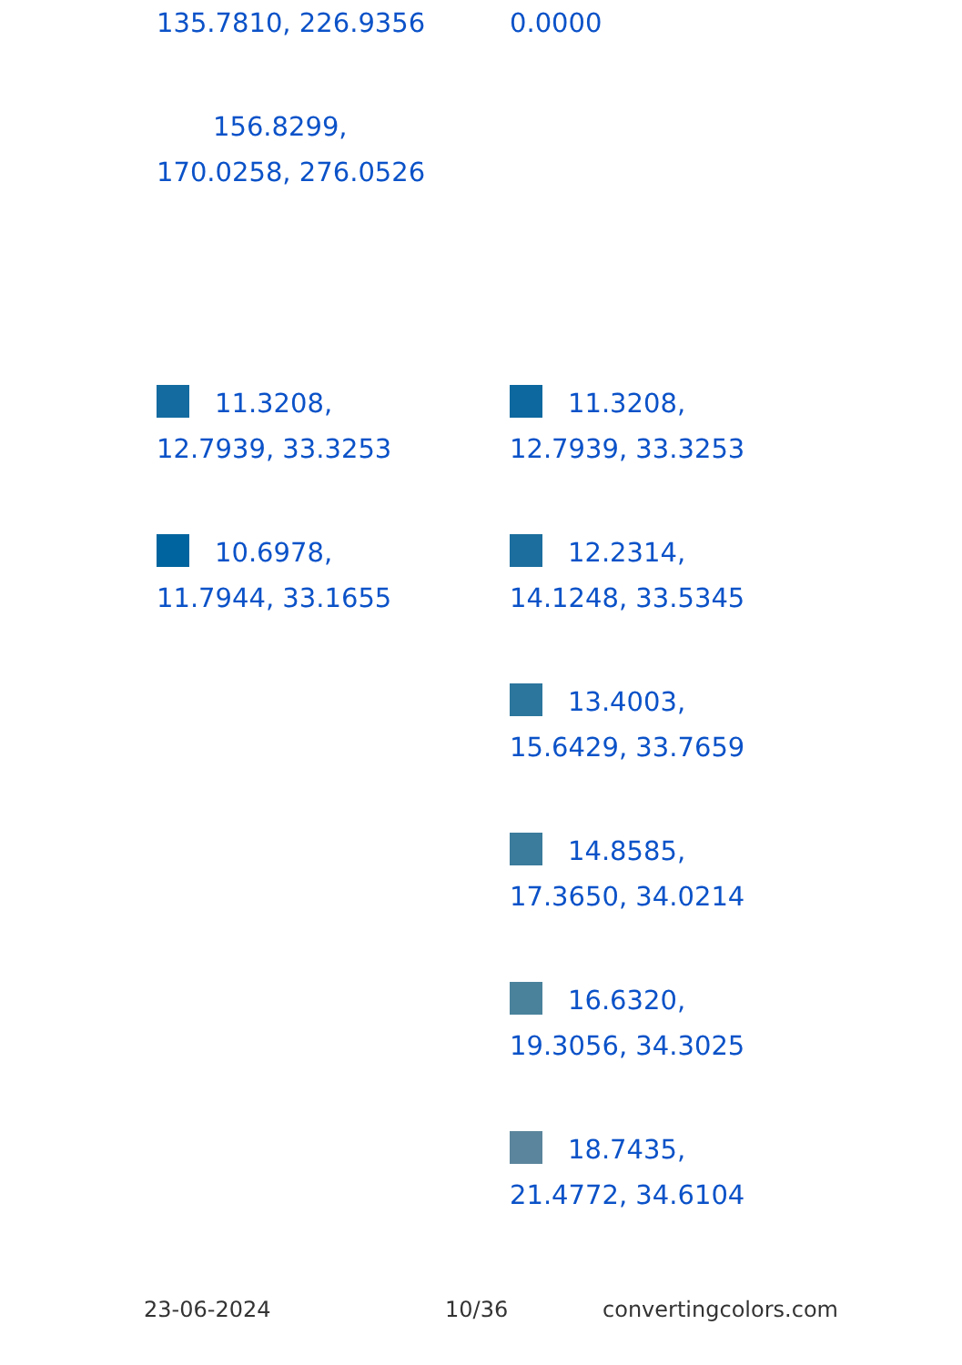135.7810, 226.9356 0.0000
156.8299,
170.0258, 276.0526
11.3208, 12.7939, 33.3253
11.3208, 12.7939, 33.3253
10.6978, 11.7944, 33.1655
12.2314, 14.1248, 33.5345
13.4003, 15.6429, 33.7659
14.8585, 17.3650, 34.0214
16.6320, 19.3056, 34.3025
18.7435, 21.4772, 34.6104
23-06-2024 10/36 convertingcolors.com